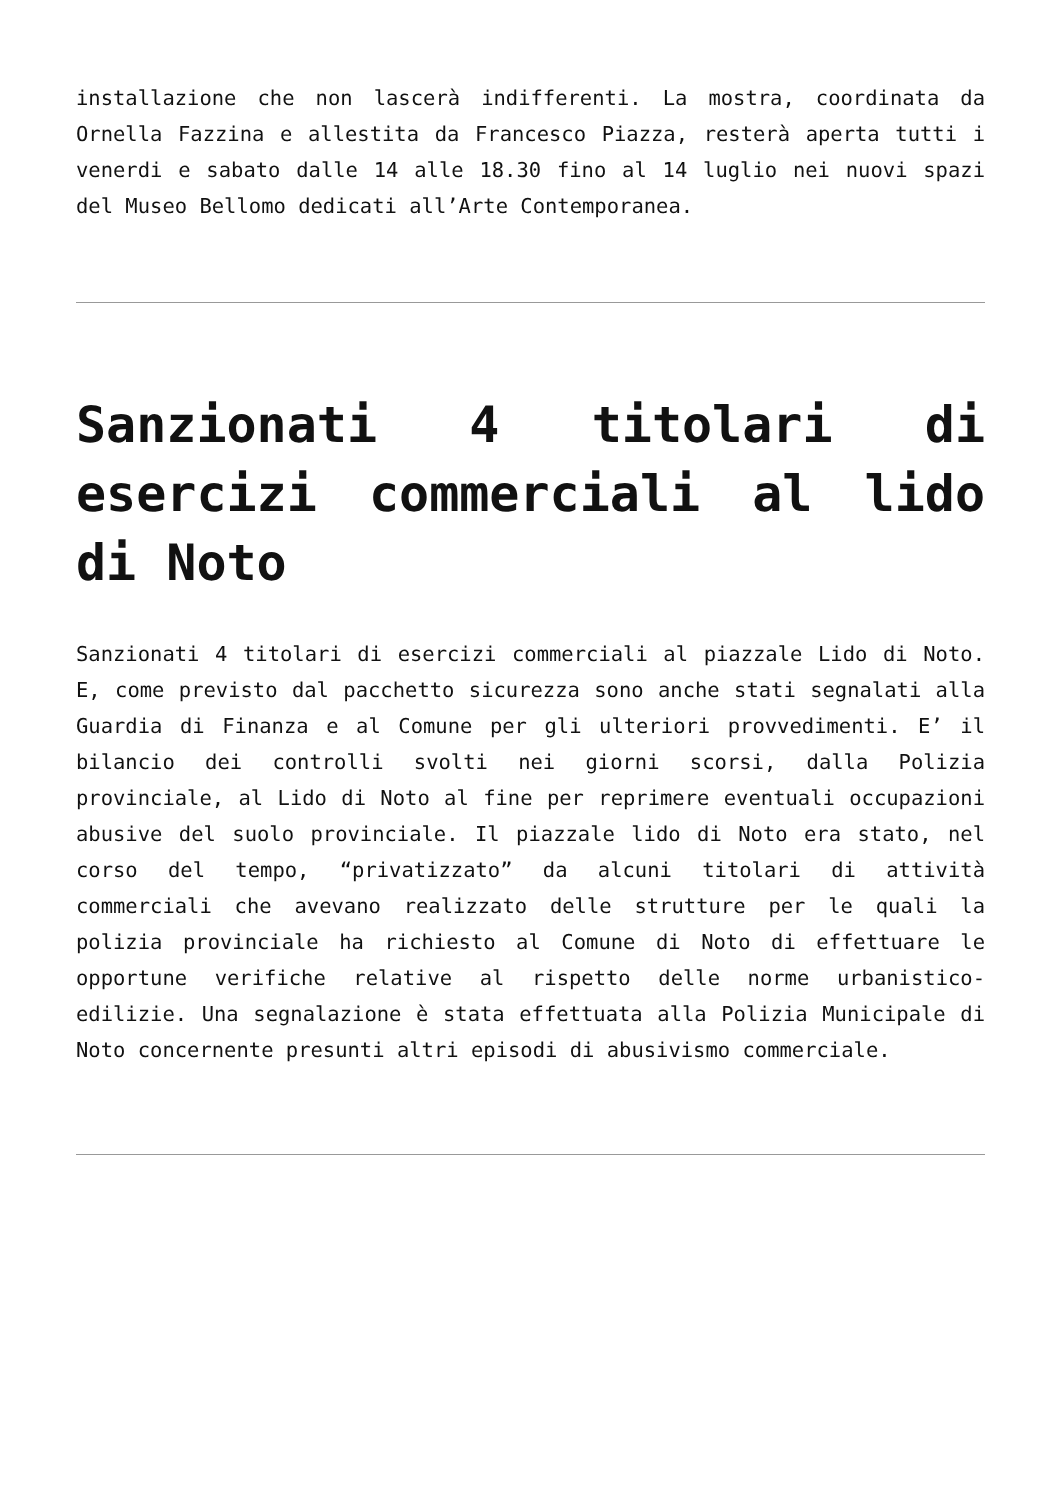installazione che non lascerà indifferenti. La mostra, coordinata da Ornella Fazzina e allestita da Francesco Piazza, resterà aperta tutti i venerdi e sabato dalle 14 alle 18.30 fino al 14 luglio nei nuovi spazi del Museo Bellomo dedicati all’Arte Contemporanea.
Sanzionati 4 titolari di esercizi commerciali al lido di Noto
Sanzionati 4 titolari di esercizi commerciali al piazzale Lido di Noto. E, come previsto dal pacchetto sicurezza sono anche stati segnalati alla Guardia di Finanza e al Comune per gli ulteriori provvedimenti. E’ il bilancio dei controlli svolti nei giorni scorsi, dalla Polizia provinciale, al Lido di Noto al fine per reprimere eventuali occupazioni abusive del suolo provinciale. Il piazzale lido di Noto era stato, nel corso del tempo, “privatizzato” da alcuni titolari di attività commerciali che avevano realizzato delle strutture per le quali la polizia provinciale ha richiesto al Comune di Noto di effettuare le opportune verifiche relative al rispetto delle norme urbanistico-edilizie. Una segnalazione è stata effettuata alla Polizia Municipale di Noto concernente presunti altri episodi di abusivismo commerciale.